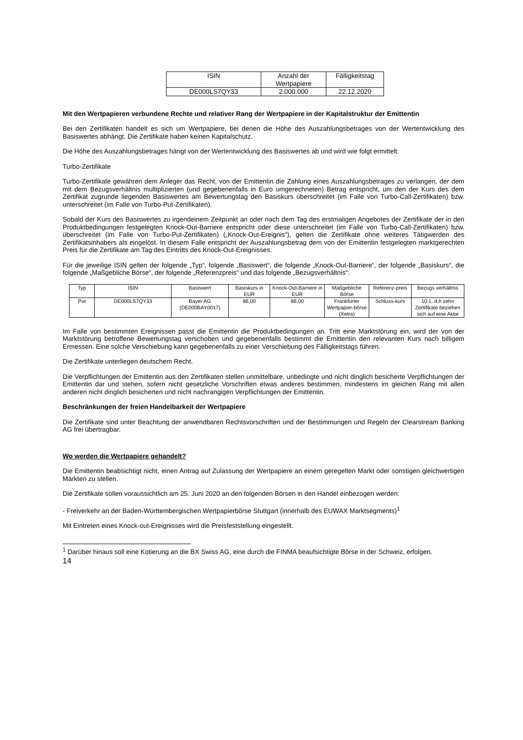| ISIN | Anzahl der Wertpapiere | Fälligkeitstag |
| --- | --- | --- |
| DE000LS7QY33 | 2.000.000 | 22.12.2020 |
Mit den Wertpapieren verbundene Rechte und relativer Rang der Wertpapiere in der Kapitalstruktur der Emittentin
Bei den Zertifikaten handelt es sich um Wertpapiere, bei denen die Höhe des Auszahlungsbetrages von der Wertentwicklung des Basiswertes abhängt. Die Zertifikate haben keinen Kapitalschutz.
Die Höhe des Auszahlungsbetrages hängt von der Wertentwicklung des Basiswertes ab und wird wie folgt ermittelt:
Turbo-Zertifikate
Turbo-Zertifikate gewähren dem Anleger das Recht, von der Emittentin die Zahlung eines Auszahlungsbetrages zu verlangen, der dem mit dem Bezugsverhältnis multiplizierten (und gegebenenfalls in Euro umgerechneten) Betrag entspricht, um den der Kurs des dem Zertifikat zugrunde liegenden Basiswertes am Bewertungstag den Basiskurs überschreitet (im Falle von Turbo-Call-Zertifikaten) bzw. unterschreitet (im Falle von Turbo-Put-Zertifikaten).
Sobald der Kurs des Basiswertes zu irgendeinem Zeitpunkt an oder nach dem Tag des erstmaligen Angebotes der Zertifikate der in den Produktbedingungen festgelegten Knock-Out-Barriere entspricht oder diese unterschreitet (im Falle von Turbo-Call-Zertifikaten) bzw. überschreitet (im Falle von Turbo-Put-Zertifikaten) („Knock-Out-Ereignis“), gelten die Zertifikate ohne weiteres Tätigwerden des Zertifikatsinhabers als eingelöst. In diesem Falle entspricht der Auszahlungsbetrag dem von der Emittentin festgelegten marktgerechten Preis für die Zertifikate am Tag des Eintritts des Knock-Out-Ereignisses.
Für die jeweilige ISIN gelten der folgende „Typ“, folgende „Basiswert“, die folgende „Knock-Out-Barriere“, der folgende „Basiskurs“, die folgende „Maßgebliche Börse“, der folgende „Referenzpreis“ und das folgende „Bezugsverhältnis“:
| Typ | ISIN | Basiswert | Basiskurs in EUR | Knock-Out-Barriere in EUR | Maßgebliche Börse | Referenz-preis | Bezugs verhältnis |
| --- | --- | --- | --- | --- | --- | --- | --- |
| Put | DE000LS7QY33 | Bayer AG (DE000BAY0017) | 86,00 | 86,00 | Frankfurter Wertpapier-börse (Xetra) | Schluss-kurs | 10:1, d.h zehn Zertifikate beziehen sich auf eine Aktie |
Im Falle von bestimmten Ereignissen passt die Emittentin die Produktbedingungen an. Tritt eine Marktstörung ein, wird der von der Marktstörung betroffene Bewertungstag verschoben und gegebenenfalls bestimmt die Emittentin den relevanten Kurs nach billigem Ermessen. Eine solche Verschiebung kann gegebenenfalls zu einer Verschiebung des Fälligkeitstags führen.
Die Zertifikate unterliegen deutschem Recht.
Die Verpflichtungen der Emittentin aus den Zertifikaten stellen unmittelbare, unbedingte und nicht dinglich besicherte Verpflichtungen der Emittentin dar und stehen, sofern nicht gesetzliche Vorschriften etwas anderes bestimmen, mindestens im gleichen Rang mit allen anderen nicht dinglich besicherten und nicht nachrangigen Verpflichtungen der Emittentin.
Beschränkungen der freien Handelbarkeit der Wertpapiere
Die Zertifikate sind unter Beachtung der anwendbaren Rechtsvorschriften und der Bestimmungen und Regeln der Clearstream Banking AG frei übertragbar.
Wo werden die Wertpapiere gehandelt?
Die Emittentin beabsichtigt nicht, einen Antrag auf Zulassung der Wertpapiere an einem geregelten Markt oder sonstigen gleichwertigen Märkten zu stellen.
Die Zertifikate sollen voraussichtlich am 25. Juni 2020 an den folgenden Börsen in den Handel einbezogen werden:
- Freiverkehr an der Baden-Württembergischen Wertpapierbörse Stuttgart (innerhalb des EUWAX Marktsegments)<sup>1</sup>
Mit Eintreten eines Knock-out-Ereignisses wird die Preisfeststellung eingestellt.
<sup>1</sup> Darüber hinaus soll eine Kotierung an die BX Swiss AG, eine durch die FINMA beaufsichtigte Börse in der Schweiz, erfolgen.
14